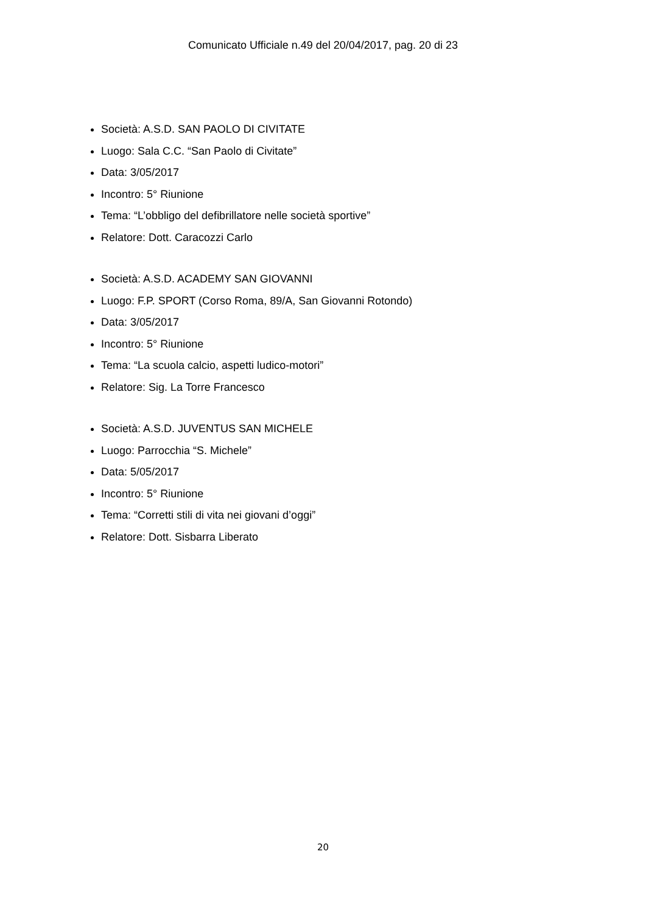Comunicato Ufficiale n.49 del 20/04/2017, pag. 20 di 23
Società: A.S.D. SAN PAOLO DI CIVITATE
Luogo: Sala C.C. “San Paolo di Civitate”
Data: 3/05/2017
Incontro: 5° Riunione
Tema: “L’obbligo del defibrillatore nelle società sportive”
Relatore: Dott. Caracozzi Carlo
Società: A.S.D. ACADEMY SAN GIOVANNI
Luogo: F.P. SPORT (Corso Roma, 89/A, San Giovanni Rotondo)
Data: 3/05/2017
Incontro: 5° Riunione
Tema: “La scuola calcio, aspetti ludico-motori”
Relatore: Sig. La Torre Francesco
Società: A.S.D. JUVENTUS SAN MICHELE
Luogo: Parrocchia “S. Michele”
Data: 5/05/2017
Incontro: 5° Riunione
Tema: “Corretti stili di vita nei giovani d’oggi”
Relatore: Dott. Sisbarra Liberato
20